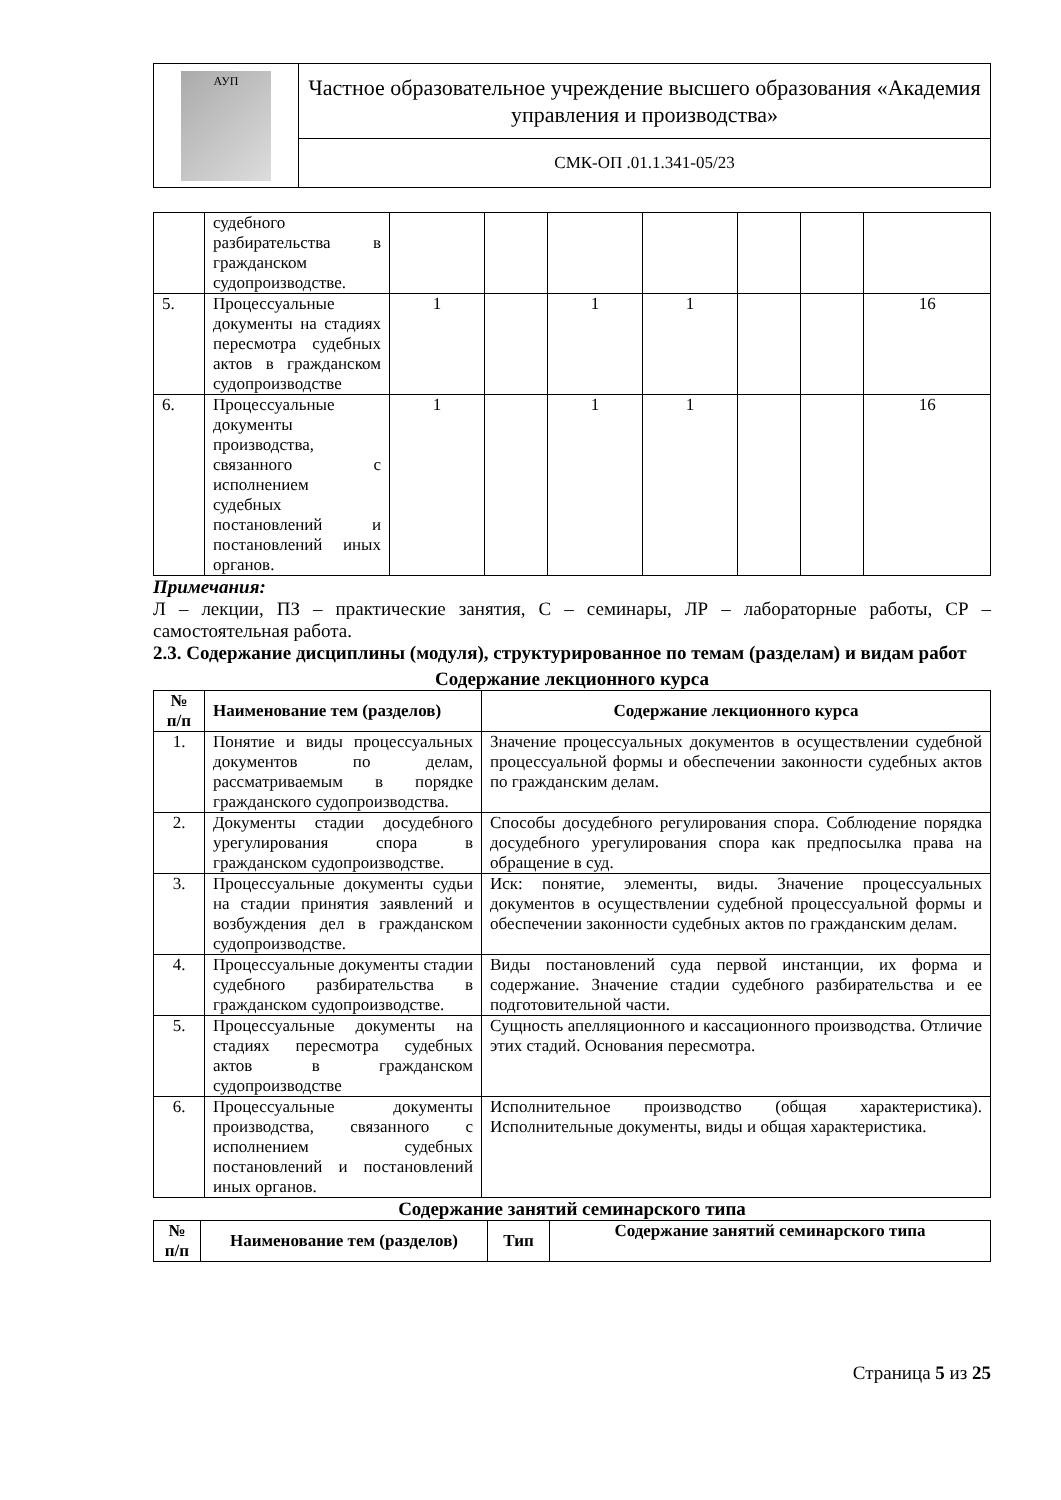| АУП | Частное образовательное учреждение высшего образования «Академия управления и производства» |
| | СМК-ОП .01.1.341-05/23 |
| | судебного разбирательства в гражданском судопроизводстве. | | | | | | | |
| 5. | Процессуальные документы на стадиях пересмотра судебных актов в гражданском судопроизводстве | 1 | | 1 | 1 | | | 16 |
| 6. | Процессуальные документы производства, связанного с исполнением судебных постановлений и постановлений иных органов. | 1 | | 1 | 1 | | | 16 |
Примечания:
Л – лекции, ПЗ – практические занятия, С – семинары, ЛР – лабораторные работы, СР – самостоятельная работа.
2.3. Содержание дисциплины (модуля), структурированное по темам (разделам) и видам работ
Содержание лекционного курса
| № п/п | Наименование тем (разделов) | Содержание лекционного курса |
| --- | --- | --- |
| 1. | Понятие и виды процессуальных документов по делам, рассматриваемым в порядке гражданского судопроизводства. | Значение процессуальных документов в осуществлении судебной процессуальной формы и обеспечении законности судебных актов по гражданским делам. |
| 2. | Документы стадии досудебного урегулирования спора в гражданском судопроизводстве. | Способы досудебного регулирования спора. Соблюдение порядка досудебного урегулирования спора как предпосылка права на обращение в суд. |
| 3. | Процессуальные документы судьи на стадии принятия заявлений и возбуждения дел в гражданском судопроизводстве. | Иск: понятие, элементы, виды. Значение процессуальных документов в осуществлении судебной процессуальной формы и обеспечении законности судебных актов по гражданским делам. |
| 4. | Процессуальные документы стадии судебного разбирательства в гражданском судопроизводстве. | Виды постановлений суда первой инстанции, их форма и содержание. Значение стадии судебного разбирательства и ее подготовительной части. |
| 5. | Процессуальные документы на стадиях пересмотра судебных актов в гражданском судопроизводстве | Сущность апелляционного и кассационного производства. Отличие этих стадий. Основания пересмотра. |
| 6. | Процессуальные документы производства, связанного с исполнением судебных постановлений и постановлений иных органов. | Исполнительное производство (общая характеристика). Исполнительные документы, виды и общая характеристика. |
Содержание занятий семинарского типа
| № п/п | Наименование тем (разделов) | Тип | Содержание занятий семинарского типа |
| --- | --- | --- | --- |
Страница 5 из 25